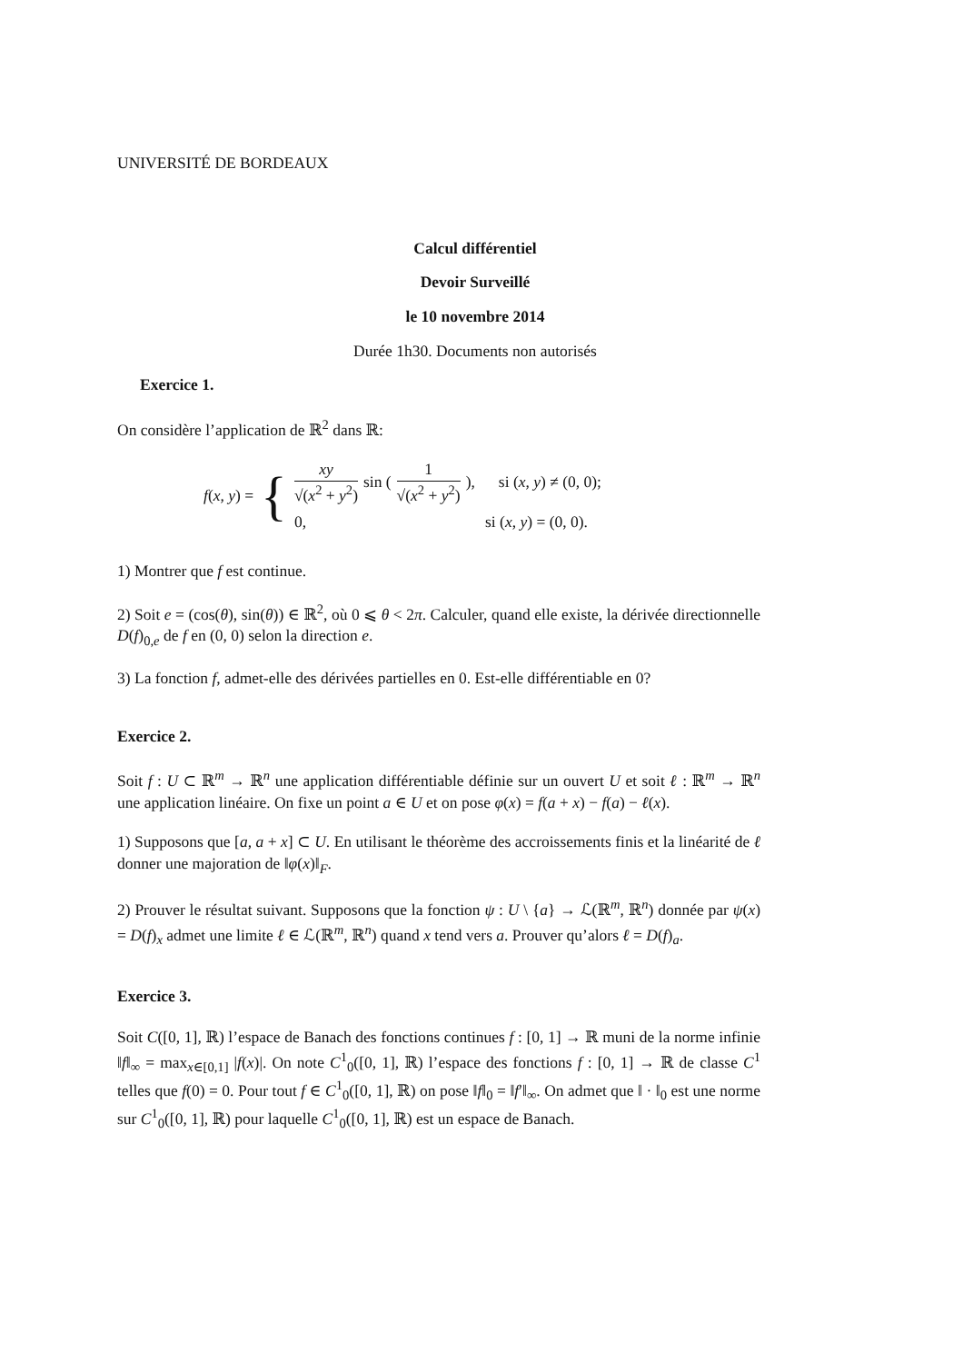UNIVERSITÉ DE BORDEAUX
Calcul différentiel
Devoir Surveillé
le 10 novembre 2014
Durée 1h30. Documents non autorisés
Exercice 1.
On considère l’application de ℝ<sup>2</sup> dans ℝ:
f(x, y) =
{
xy √(x<sup>2</sup> + y<sup>2</sup>) sin ( 1 √(x<sup>2</sup> + y<sup>2</sup>) ), si (x, y) ≠ (0, 0);
0, si (x, y) = (0, 0).
1) Montrer que f est continue.
2) Soit e = (cos(θ), sin(θ)) ∈ ℝ<sup>2</sup>, où 0 ⩽ θ < 2π. Calculer, quand elle existe, la dérivée directionnelle D(f)<sub>0,e</sub> de f en (0, 0) selon la direction e.
3) La fonction f, admet-elle des dérivées partielles en 0. Est-elle différentiable en 0?
Exercice 2.
Soit f : U ⊂ ℝ<sup>m</sup> → ℝ<sup>n</sup> une application différentiable définie sur un ouvert U et soit ℓ : ℝ<sup>m</sup> → ℝ<sup>n</sup> une application linéaire. On fixe un point a ∈ U et on pose φ(x) = f(a + x) − f(a) − ℓ(x).
1) Supposons que [a, a + x] ⊂ U. En utilisant le théorème des accroissements finis et la linéarité de ℓ donner une majoration de ‖φ(x)‖<sub>F</sub>.
2) Prouver le résultat suivant. Supposons que la fonction ψ : U \ {a} → ℒ(ℝ<sup>m</sup>, ℝ<sup>n</sup>) donnée par ψ(x) = D(f)<sub>x</sub> admet une limite ℓ ∈ ℒ(ℝ<sup>m</sup>, ℝ<sup>n</sup>) quand x tend vers a. Prouver qu’alors ℓ = D(f)<sub>a</sub>.
Exercice 3.
Soit C([0, 1], ℝ) l’espace de Banach des fonctions continues f : [0, 1] → ℝ muni de la norme infinie ‖f‖<sub>∞</sub> = max<sub>x∈[0,1]</sub> |f(x)|. On note C<sup>1</sup><sub>0</sub>([0, 1], ℝ) l’espace des fonctions f : [0, 1] → ℝ de classe C<sup>1</sup> telles que f(0) = 0. Pour tout f ∈ C<sup>1</sup><sub>0</sub>([0, 1], ℝ) on pose ‖f‖<sub>0</sub> = ‖f′‖<sub>∞</sub>. On admet que ‖ · ‖<sub>0</sub> est une norme sur C<sup>1</sup><sub>0</sub>([0, 1], ℝ) pour laquelle C<sup>1</sup><sub>0</sub>([0, 1], ℝ) est un espace de Banach.